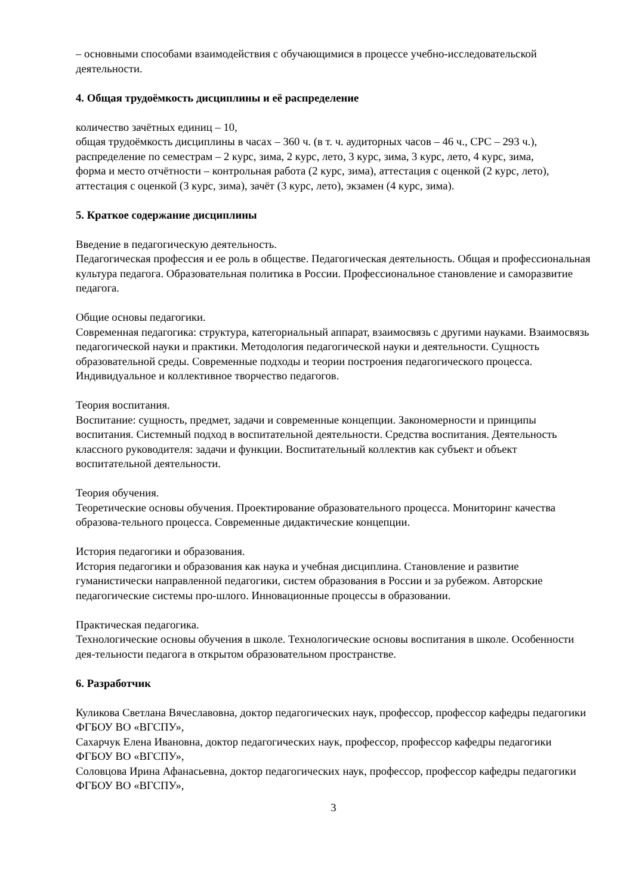– основными способами взаимодействия с обучающимися в процессе учебно-исследовательской деятельности.
4. Общая трудоёмкость дисциплины и её распределение
количество зачётных единиц – 10,
общая трудоёмкость дисциплины в часах – 360 ч. (в т. ч. аудиторных часов – 46 ч., СРС – 293 ч.),
распределение по семестрам – 2 курс, зима, 2 курс, лето, 3 курс, зима, 3 курс, лето, 4 курс, зима,
форма и место отчётности – контрольная работа (2 курс, зима), аттестация с оценкой (2 курс, лето), аттестация с оценкой (3 курс, зима), зачёт (3 курс, лето), экзамен (4 курс, зима).
5. Краткое содержание дисциплины
Введение в педагогическую деятельность.
Педагогическая профессия и ее роль в обществе. Педагогическая деятельность. Общая и профессиональная культура педагога. Образовательная политика в России. Профессиональное становление и саморазвитие педагога.
Общие основы педагогики.
Современная педагогика: структура, категориальный аппарат, взаимосвязь с другими науками. Взаимосвязь педагогической науки и практики. Методология педагогической науки и деятельности. Сущность образовательной среды. Современные подходы и теории построения педагогического процесса. Индивидуальное и коллективное творчество педагогов.
Теория воспитания.
Воспитание: сущность, предмет, задачи и современные концепции. Закономерности и принципы воспитания. Системный подход в воспитательной деятельности. Средства воспитания. Деятельность классного руководителя: задачи и функции. Воспитательный коллектив как субъект и объект воспитательной деятельности.
Теория обучения.
Теоретические основы обучения. Проектирование образовательного процесса. Мониторинг качества образова-тельного процесса. Современные дидактические концепции.
История педагогики и образования.
История педагогики и образования как наука и учебная дисциплина. Становление и развитие гуманистически направленной педагогики, систем образования в России и за рубежом. Авторские педагогические системы про-шлого. Инновационные процессы в образовании.
Практическая педагогика.
Технологические основы обучения в школе. Технологические основы воспитания в школе. Особенности дея-тельности педагога в открытом образовательном пространстве.
6. Разработчик
Куликова Светлана Вячеславовна, доктор педагогических наук, профессор, профессор кафедры педагогики ФГБОУ ВО «ВГСПУ»,
Сахарчук Елена Ивановна, доктор педагогических наук, профессор, профессор кафедры педагогики ФГБОУ ВО «ВГСПУ»,
Соловцова Ирина Афанасьевна, доктор педагогических наук, профессор, профессор кафедры педагогики ФГБОУ ВО «ВГСПУ»,
3